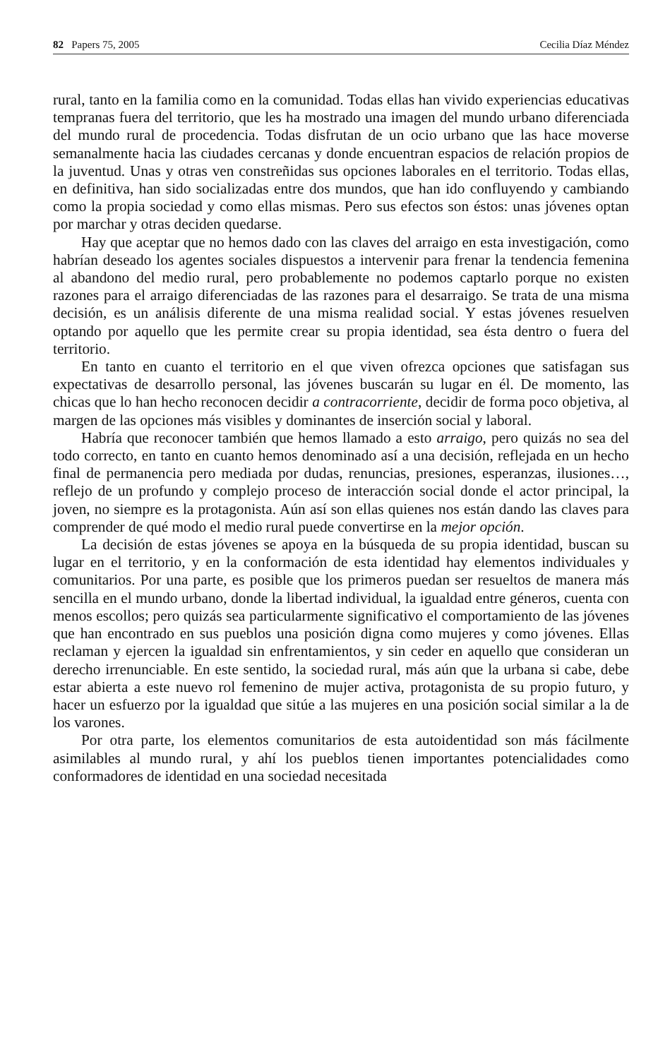82 Papers 75, 2005 Cecilia Díaz Méndez
rural, tanto en la familia como en la comunidad. Todas ellas han vivido experiencias educativas tempranas fuera del territorio, que les ha mostrado una imagen del mundo urbano diferenciada del mundo rural de procedencia. Todas disfrutan de un ocio urbano que las hace moverse semanalmente hacia las ciudades cercanas y donde encuentran espacios de relación propios de la juventud. Unas y otras ven constreñidas sus opciones laborales en el territorio. Todas ellas, en definitiva, han sido socializadas entre dos mundos, que han ido confluyendo y cambiando como la propia sociedad y como ellas mismas. Pero sus efectos son éstos: unas jóvenes optan por marchar y otras deciden quedarse.
Hay que aceptar que no hemos dado con las claves del arraigo en esta investigación, como habrían deseado los agentes sociales dispuestos a intervenir para frenar la tendencia femenina al abandono del medio rural, pero probablemente no podemos captarlo porque no existen razones para el arraigo diferenciadas de las razones para el desarraigo. Se trata de una misma decisión, es un análisis diferente de una misma realidad social. Y estas jóvenes resuelven optando por aquello que les permite crear su propia identidad, sea ésta dentro o fuera del territorio.
En tanto en cuanto el territorio en el que viven ofrezca opciones que satisfagan sus expectativas de desarrollo personal, las jóvenes buscarán su lugar en él. De momento, las chicas que lo han hecho reconocen decidir a contracorriente, decidir de forma poco objetiva, al margen de las opciones más visibles y dominantes de inserción social y laboral.
Habría que reconocer también que hemos llamado a esto arraigo, pero quizás no sea del todo correcto, en tanto en cuanto hemos denominado así a una decisión, reflejada en un hecho final de permanencia pero mediada por dudas, renuncias, presiones, esperanzas, ilusiones…, reflejo de un profundo y complejo proceso de interacción social donde el actor principal, la joven, no siempre es la protagonista. Aún así son ellas quienes nos están dando las claves para comprender de qué modo el medio rural puede convertirse en la mejor opción.
La decisión de estas jóvenes se apoya en la búsqueda de su propia identidad, buscan su lugar en el territorio, y en la conformación de esta identidad hay elementos individuales y comunitarios. Por una parte, es posible que los primeros puedan ser resueltos de manera más sencilla en el mundo urbano, donde la libertad individual, la igualdad entre géneros, cuenta con menos escollos; pero quizás sea particularmente significativo el comportamiento de las jóvenes que han encontrado en sus pueblos una posición digna como mujeres y como jóvenes. Ellas reclaman y ejercen la igualdad sin enfrentamientos, y sin ceder en aquello que consideran un derecho irrenunciable. En este sentido, la sociedad rural, más aún que la urbana si cabe, debe estar abierta a este nuevo rol femenino de mujer activa, protagonista de su propio futuro, y hacer un esfuerzo por la igualdad que sitúe a las mujeres en una posición social similar a la de los varones.
Por otra parte, los elementos comunitarios de esta autoidentidad son más fácilmente asimilables al mundo rural, y ahí los pueblos tienen importantes potencialidades como conformadores de identidad en una sociedad necesitada